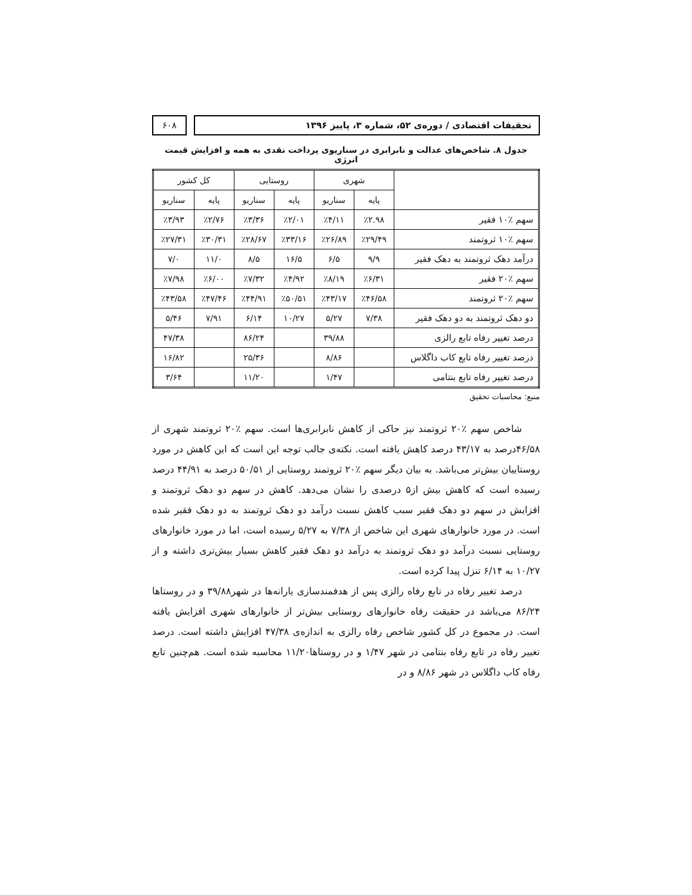تحقیقات اقتصادی / دوره‌ی ۵۲، شماره ۳، پاییز ۱۳۹۶
۶۰۸
جدول ۸. شاخص‌های عدالت و نابرابری در سناریوی پرداخت نقدی به همه و افزایش قیمت انرژی
| | شهری | | روستایی | | کل کشور | |
| --- | --- | --- | --- | --- | --- | --- |
| | پایه | سناریو | پایه | سناریو | پایه | سناریو |
| سهم ٪۱۰ فقیر | ٪۲.۹۸ | ٪۴/۱۱ | ٪۲/۰۱ | ٪۳/۳۶ | ٪۲/۷۶ | ٪۳/۹۳ |
| سهم ٪۱۰ ثروتمند | ٪۲۹/۴۹ | ٪۲۶/۸۹ | ٪۳۳/۱۶ | ٪۲۸/۶۷ | ٪۳۰/۳۱ | ٪۲۷/۳۱ |
| درآمد دهک ثروتمند به دهک فقیر | ۹/۹ | ۶/۵ | ۱۶/۵ | ۸/۵ | ۱۱/۰ | ۷/۰ |
| سهم ٪۲۰ فقیر | ٪۶/۳۱ | ٪۸/۱۹ | ٪۴/۹۲ | ٪۷/۳۲ | ٪۶/۰۰ | ٪۷/۹۸ |
| سهم ٪۲۰ ثروتمند | ٪۴۶/۵۸ | ٪۴۳/۱۷ | ٪۵۰/۵۱ | ٪۴۴/۹۱ | ٪۴۷/۴۶ | ٪۴۳/۵۸ |
| دو دهک ثروتمند به دو دهک فقیر | ۷/۳۸ | ۵/۲۷ | ۱۰/۲۷ | ۶/۱۴ | ۷/۹۱ | ۵/۴۶ |
| درصد تغییر رفاه تابع رالزی | | ۳۹/۸۸ | | ۸۶/۲۴ | | ۴۷/۳۸ |
| درصد تغییر رفاه تابع کاب داگلاس | | ۸/۸۶ | | ۲۵/۳۶ | | ۱۶/۸۲ |
| درصد تغییر رفاه تابع بنتامی | | ۱/۴۷ | | ۱۱/۲۰ | | ۳/۶۴ |
منبع: محاسبات تحقیق
شاخص سهم ٪۲۰ ثروتمند نیز حاکی از کاهش نابرابری‌ها است. سهم ٪۲۰ ثروتمند شهری از ۴۶/۵۸درصد به ۴۳/۱۷ درصد کاهش یافته است. نکته‌ی جالب توجه این است که این کاهش در مورد روستاییان بیش‌تر می‌باشد. به بیان دیگر سهم ٪۲۰ ثروتمند روستایی از ۵۰/۵۱ درصد به ۴۴/۹۱ درصد رسیده است که کاهش بیش از۵ درصدی را نشان می‌دهد. کاهش در سهم دو دهک ثروتمند و افزایش در سهم دو دهک فقیر سبب کاهش نسبت درآمد دو دهک ثروتمند به دو دهک فقیر شده است. در مورد خانوارهای شهری این شاخص از ۷/۳۸ به ۵/۲۷ رسیده است، اما در مورد خانوارهای روستایی نسبت درآمد دو دهک ثروتمند به درآمد دو دهک فقیر کاهش بسیار بیش‌تری داشته و از ۱۰/۲۷ به ۶/۱۴ تنزل پیدا کرده است.
درصد تغییر رفاه در تابع رفاه رالزی پس از هدفمندسازی یارانه‌ها در شهر۳۹/۸۸ و در روستاها ۸۶/۲۴ می‌باشد در حقیقت رفاه خانوارهای روستایی بیش‌تر از خانوارهای شهری افزایش یافته است. در مجموع در کل کشور شاخص رفاه رالزی به اندازه‌ی ۴۷/۳۸ افزایش داشته است. درصد تغییر رفاه در تابع رفاه بنتامی در شهر ۱/۴۷ و در روستاها۱۱/۲۰ محاسبه شده است. هم‌چنین تابع رفاه کاب داگلاس در شهر ۸/۸۶ و در